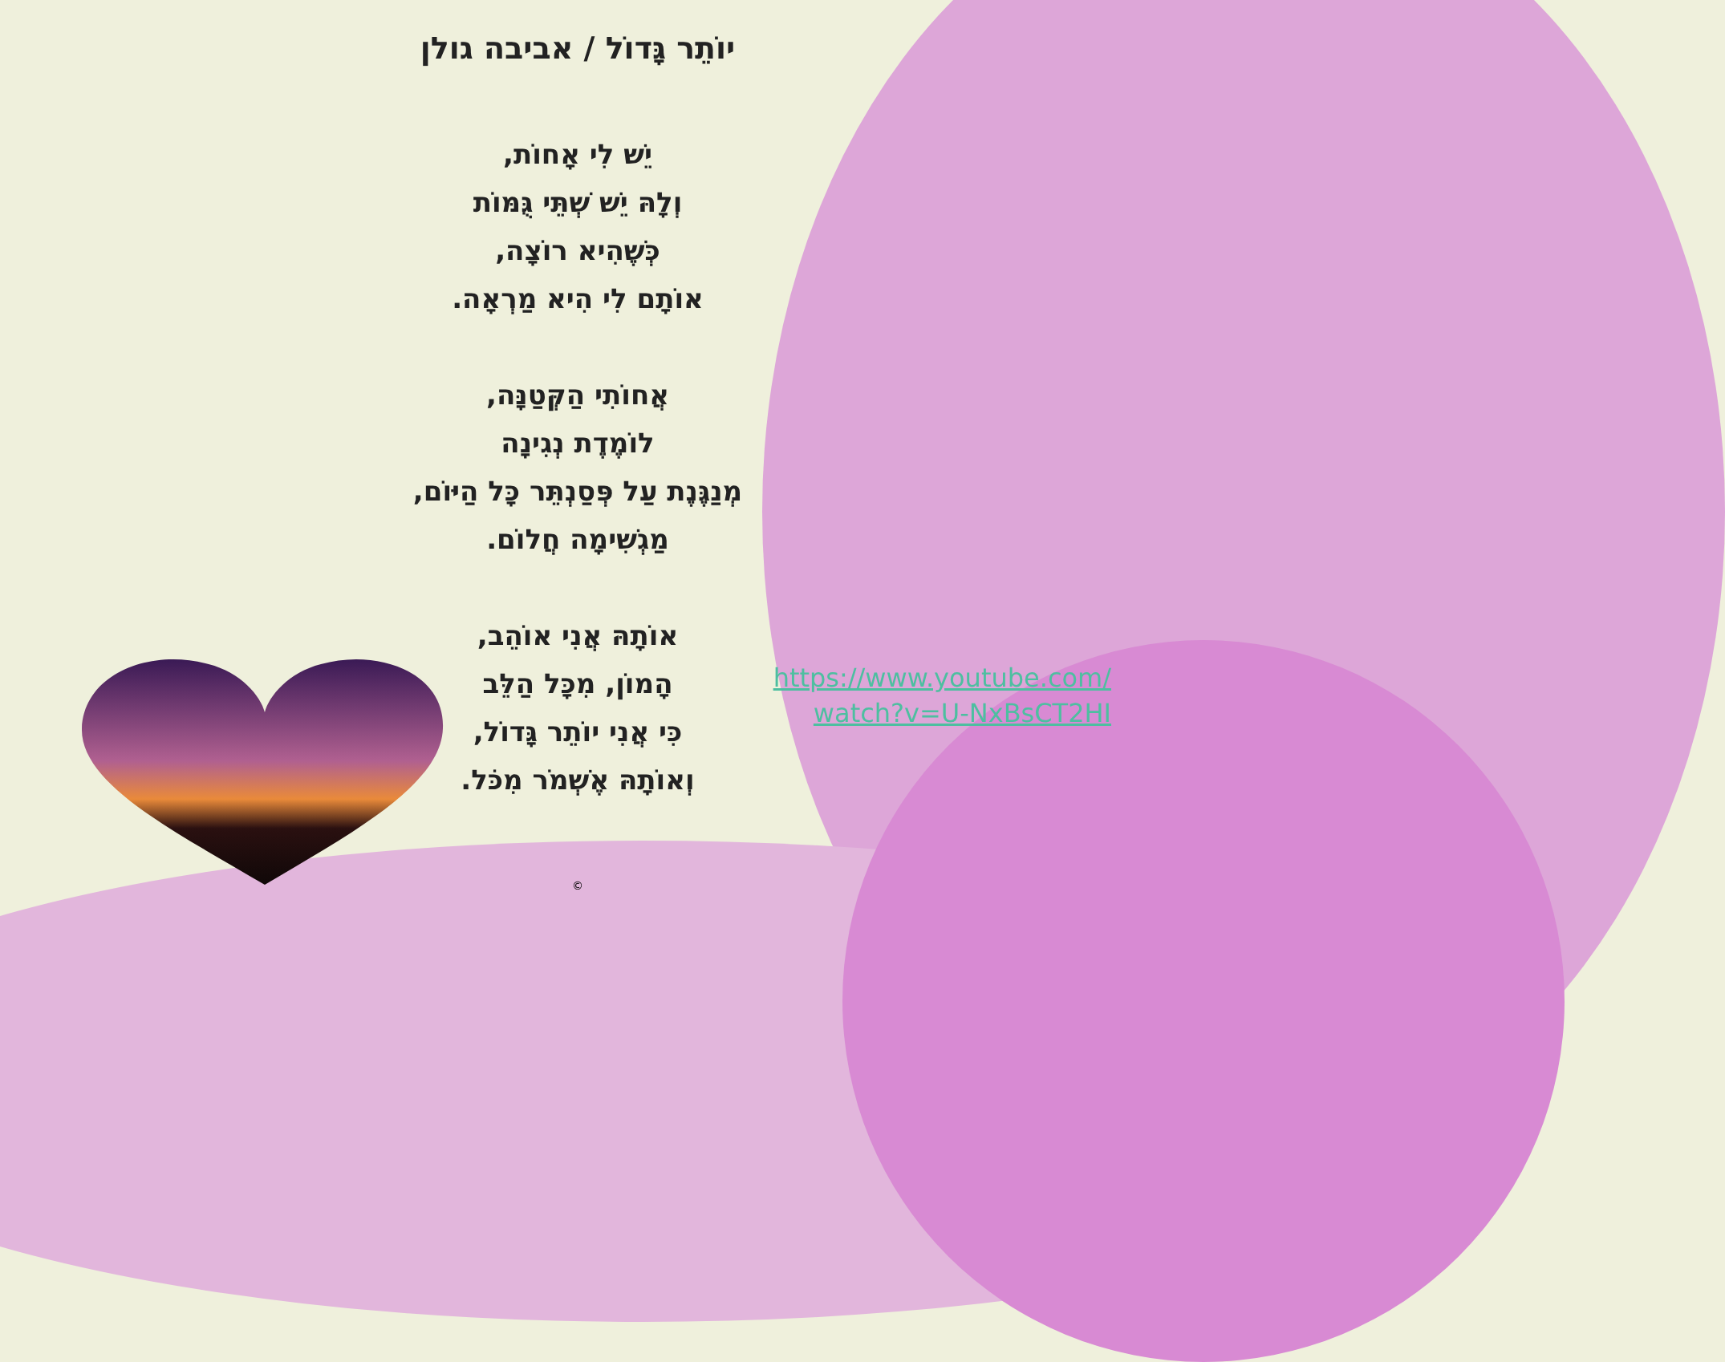יוֹתֵר גָּדוֹל / אביבה גולן
יֵשׁ לִי אָחוֹת,
וְלָהּ יֵשׁ שְׁתֵּי גֻּמּוֹת
כְּשֶׁהִיא רוֹצָה,
אוֹתָם לִי הִיא מַרְאָה.
אֲחוֹתִי הַקְּטַנָּה,
לוֹמֶדֶת נְגִינָה
מְנַגֶּנֶת עַל פְּסַנְתֵּר כָּל הַיּוֹם,
מַגְשִׁימָה חֲלוֹם.
אוֹתָהּ אֲנִי אוֹהֵב,
הָמוֹן, מִכָּל הַלֵּב
כִּי אֲנִי יוֹתֵר גָּדוֹל,
וְאוֹתָהּ אֶשְׁמֹר מִכֹּל.
https://www.youtube.com/
watch?v=U-NxBsCT2HI
©